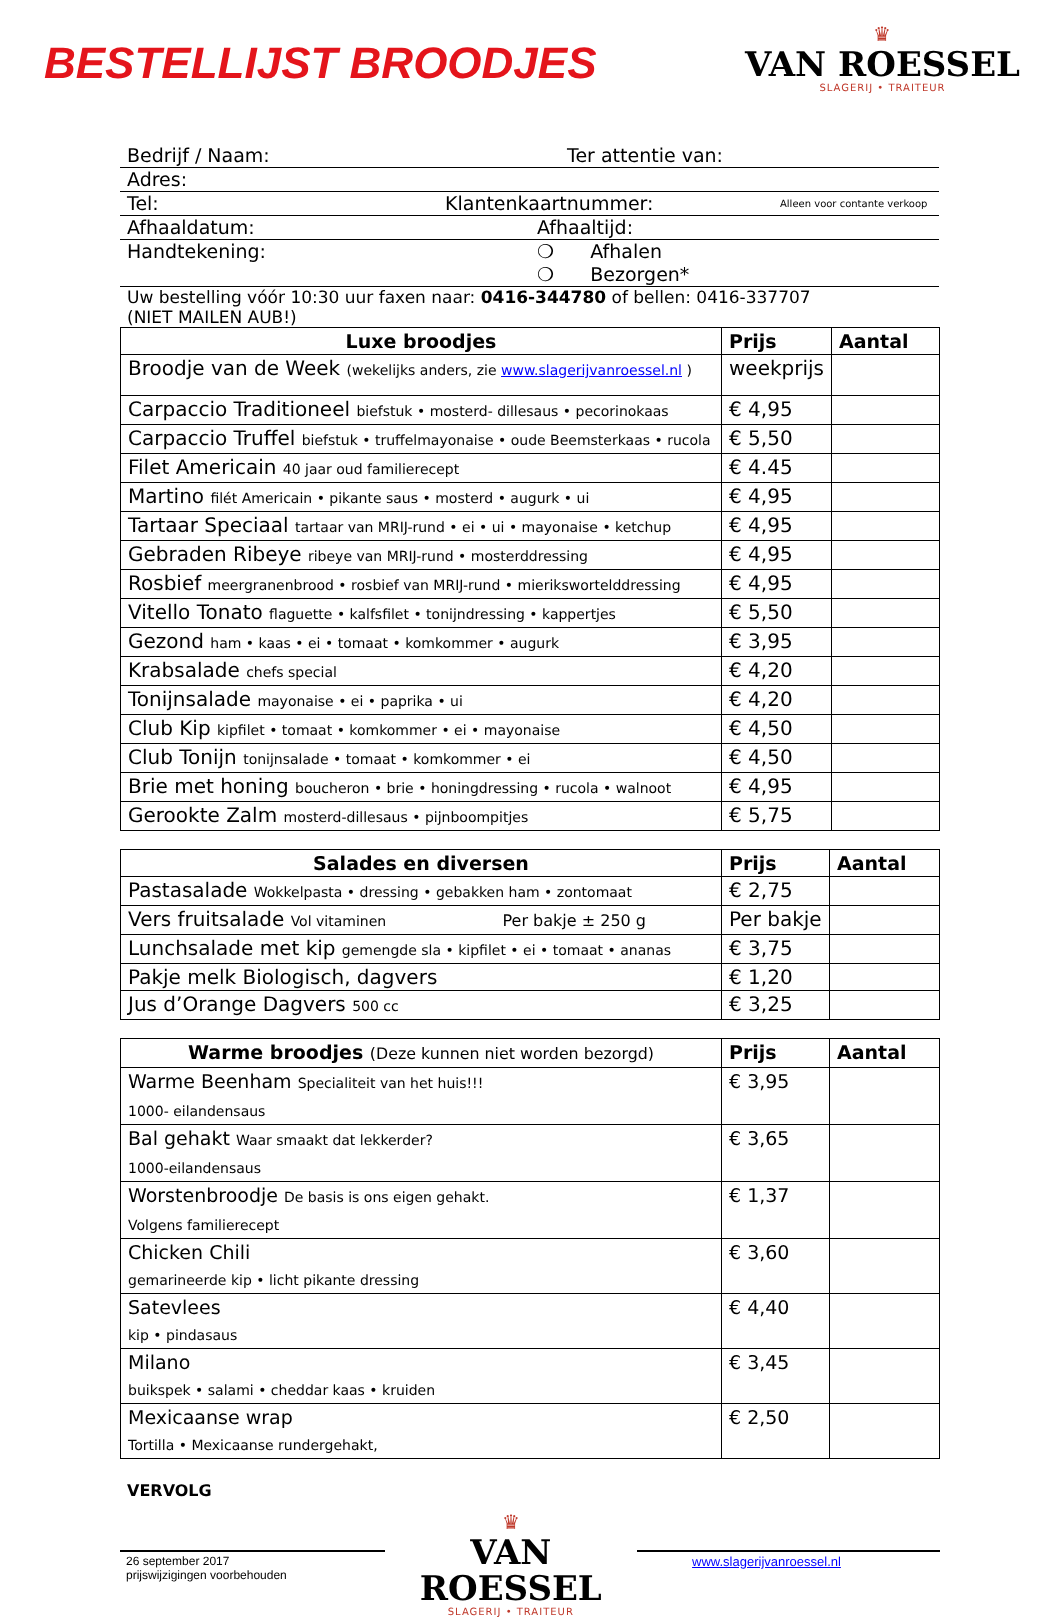BESTELLIJST BROODJES
♛
VAN ROESSEL
SLAGERIJ • TRAITEUR
Bedrijf / Naam: Ter attentie van:
Adres:
Tel: Klantenkaartnummer: Alleen voor contante verkoop
Afhaaldatum: Afhaaltijd:
Handtekening: ❍ Afhalen
❍ Bezorgen*
Uw bestelling vóór 10:30 uur faxen naar: 0416-344780 of bellen: 0416-337707
(NIET MAILEN AUB!)
| Luxe broodjes | Prijs | Aantal |
| --- | --- | --- |
| Broodje van de Week (wekelijks anders, zie www.slagerijvanroessel.nl ) | weekprijs | |
| Carpaccio Traditioneel biefstuk • mosterd- dillesaus • pecorinokaas | € 4,95 | |
| Carpaccio Truffel biefstuk • truffelmayonaise • oude Beemsterkaas • rucola | € 5,50 | |
| Filet Americain 40 jaar oud familierecept | € 4.45 | |
| Martino filét Americain • pikante saus • mosterd • augurk • ui | € 4,95 | |
| Tartaar Speciaal tartaar van MRIJ-rund • ei • ui • mayonaise • ketchup | € 4,95 | |
| Gebraden Ribeye ribeye van MRIJ-rund • mosterddressing | € 4,95 | |
| Rosbief meergranenbrood • rosbief van MRIJ-rund • mierikswortelddressing | € 4,95 | |
| Vitello Tonato flaguette • kalfsfilet • tonijndressing • kappertjes | € 5,50 | |
| Gezond ham • kaas • ei • tomaat • komkommer • augurk | € 3,95 | |
| Krabsalade chefs special | € 4,20 | |
| Tonijnsalade mayonaise • ei • paprika • ui | € 4,20 | |
| Club Kip kipfilet • tomaat • komkommer • ei • mayonaise | € 4,50 | |
| Club Tonijn tonijnsalade • tomaat • komkommer • ei | € 4,50 | |
| Brie met honing boucheron • brie • honingdressing • rucola • walnoot | € 4,95 | |
| Gerookte Zalm mosterd-dillesaus • pijnboompitjes | € 5,75 | |
| Salades en diversen | Prijs | Aantal |
| --- | --- | --- |
| Pastasalade Wokkelpasta • dressing • gebakken ham • zontomaat | € 2,75 | |
| Vers fruitsalade Vol vitaminen Per bakje ± 250 g | Per bakje | |
| Lunchsalade met kip gemengde sla • kipfilet • ei • tomaat • ananas | € 3,75 | |
| Pakje melk Biologisch, dagvers | € 1,20 | |
| Jus d’Orange Dagvers 500 cc | € 3,25 | |
| Warme broodjes (Deze kunnen niet worden bezorgd) | Prijs | Aantal |
| --- | --- | --- |
| Warme Beenham Specialiteit van het huis!!! 1000- eilandensaus | € 3,95 | |
| Bal gehakt Waar smaakt dat lekkerder? 1000-eilandensaus | € 3,65 | |
| Worstenbroodje De basis is ons eigen gehakt. Volgens familierecept | € 1,37 | |
| Chicken Chili gemarineerde kip • licht pikante dressing | € 3,60 | |
| Satevlees kip • pindasaus | € 4,40 | |
| Milano buikspek • salami • cheddar kaas • kruiden | € 3,45 | |
| Mexicaanse wrap Tortilla • Mexicaanse rundergehakt, | € 2,50 | |
VERVOLG
26 september 2017
prijswijzigingen voorbehouden
♛
VAN ROESSEL
SLAGERIJ • TRAITEUR
www.slagerijvanroessel.nl